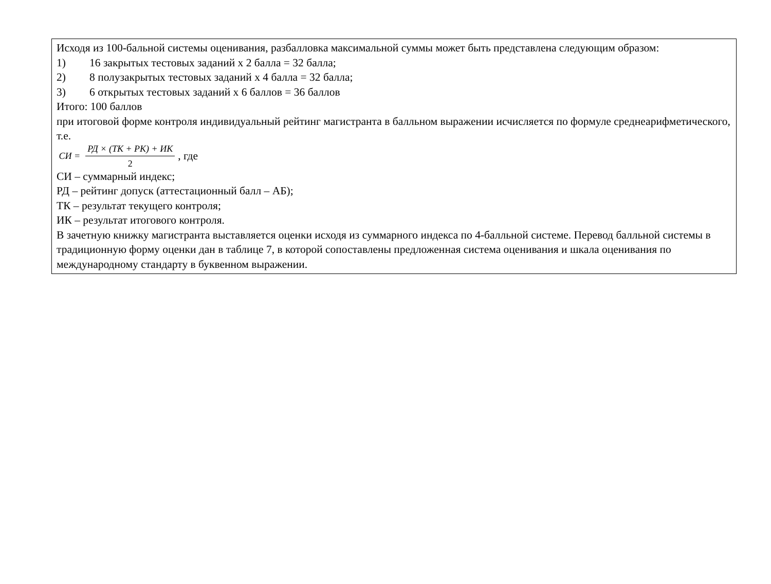Исходя из 100-бальной системы оценивания, разбалловка максимальной суммы может быть представлена следующим образом:
1) 16 закрытых тестовых заданий х 2 балла = 32 балла;
2) 8 полузакрытых тестовых заданий х 4 балла = 32 балла;
3) 6 открытых тестовых заданий х 6 баллов = 36 баллов
Итого: 100 баллов
при итоговой форме контроля индивидуальный рейтинг магистранта в балльном выражении исчисляется по формуле среднеарифметического, т.е.
СИ = РД × (ТК + РК) + ИК 2, где
СИ – суммарный индекс;
РД – рейтинг допуск (аттестационный балл – АБ);
ТК – результат текущего контроля;
ИК – результат итогового контроля.
В зачетную книжку магистранта выставляется оценки исходя из суммарного индекса по 4-балльной системе. Перевод балльной системы в традиционную форму оценки дан в таблице 7, в которой сопоставлены предложенная система оценивания и шкала оценивания по международному стандарту в буквенном выражении.